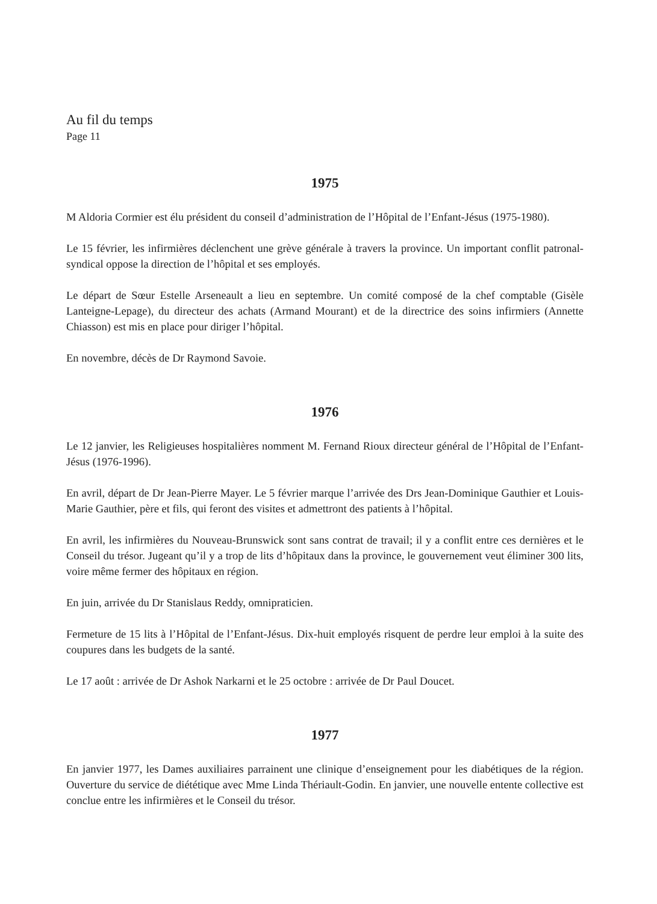Au fil du temps
Page 11
1975
M Aldoria Cormier est élu président du conseil d’administration de l’Hôpital de l’Enfant-Jésus (1975-1980).
Le 15 février, les infirmières déclenchent une grève générale à travers la province. Un important conflit patronal-syndical oppose la direction de l’hôpital et ses employés.
Le départ de Sœur Estelle Arseneault a lieu en septembre. Un comité composé de la chef comptable (Gisèle Lanteigne-Lepage), du directeur des achats (Armand Mourant) et de la directrice des soins infirmiers (Annette Chiasson) est mis en place pour diriger l’hôpital.
En novembre, décès de Dr Raymond Savoie.
1976
Le 12 janvier, les Religieuses hospitalières nomment M. Fernand Rioux directeur général de l’Hôpital de l’Enfant-Jésus (1976-1996).
En avril, départ de Dr Jean-Pierre Mayer. Le 5 février marque l’arrivée des Drs Jean-Dominique Gauthier et Louis-Marie Gauthier, père et fils, qui feront des visites et admettront des patients à l’hôpital.
En avril, les infirmières du Nouveau-Brunswick sont sans contrat de travail; il y a conflit entre ces dernières et le Conseil du trésor. Jugeant qu’il y a trop de lits d’hôpitaux dans la province, le gouvernement veut éliminer 300 lits, voire même fermer des hôpitaux en région.
En juin, arrivée du Dr Stanislaus Reddy, omnipraticien.
Fermeture de 15 lits à l’Hôpital de l’Enfant-Jésus. Dix-huit employés risquent de perdre leur emploi à la suite des coupures dans les budgets de la santé.
Le 17 août : arrivée de Dr Ashok Narkarni et le 25 octobre : arrivée de Dr Paul Doucet.
1977
En janvier 1977, les Dames auxiliaires parrainent une clinique d’enseignement pour les diabétiques de la région. Ouverture du service de diététique avec Mme Linda Thériault-Godin. En janvier, une nouvelle entente collective est conclue entre les infirmières et le Conseil du trésor.